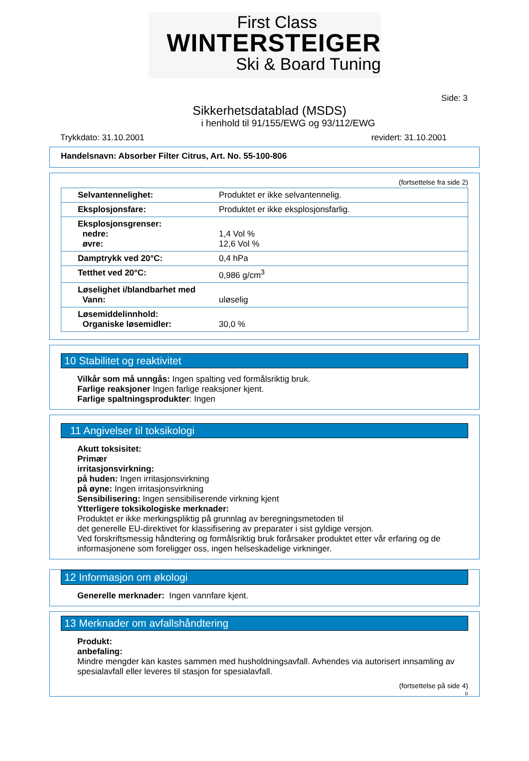First Class
WINTERSTEIGER
Ski & Board Tuning
Side: 3
Sikkerhetsdatablad (MSDS)
i henhold til 91/155/EWG og 93/112/EWG
Trykkdato: 31.10.2001 revidert: 31.10.2001
Handelsnavn: Absorber Filter Citrus, Art. No. 55-100-806
(fortsettelse fra side 2)
| Selvantennelighet: | Produktet er ikke selvantennelig. |
| Eksplosjonsfare: | Produktet er ikke eksplosjonsfarlig. |
| Eksplosjonsgrenser: nedre: øvre: | 1,4 Vol % 12,6 Vol % |
| Damptrykk ved 20°C: | 0,4 hPa |
| Tetthet ved 20°C: | 0,986 g/cm<sup>3</sup> |
| Løselighet i/blandbarhet med Vann: | uløselig |
| Løsemiddelinnhold: Organiske løsemidler: | 30,0 % |
10 Stabilitet og reaktivitet
Vilkår som må unngås: Ingen spalting ved formålsriktig bruk.
Farlige reaksjoner Ingen farlige reaksjoner kjent.
Farlige spaltningsprodukter: Ingen
11 Angivelser til toksikologi
Akutt toksisitet:
Primær
irritasjonsvirkning:
på huden: Ingen irritasjonsvirkning
på øyne: Ingen irritasjonsvirkning
Sensibilisering: Ingen sensibiliserende virkning kjent
Ytterligere toksikologiske merknader:
Produktet er ikke merkingspliktig på grunnlag av beregningsmetoden til
det generelle EU-direktivet for klassifisering av preparater i sist gyldige versjon.
Ved forskriftsmessig håndtering og formålsriktig bruk forårsaker produktet etter vår erfaring og de informasjonene som foreligger oss, ingen helseskadelige virkninger.
12 Informasjon om økologi
Generelle merknader: Ingen vannfare kjent.
13 Merknader om avfallshåndtering
Produkt:
anbefaling:
Mindre mengder kan kastes sammen med husholdningsavfall. Avhendes via autorisert innsamling av spesialavfall eller leveres til stasjon for spesialavfall.
(fortsettelse på side 4)
D